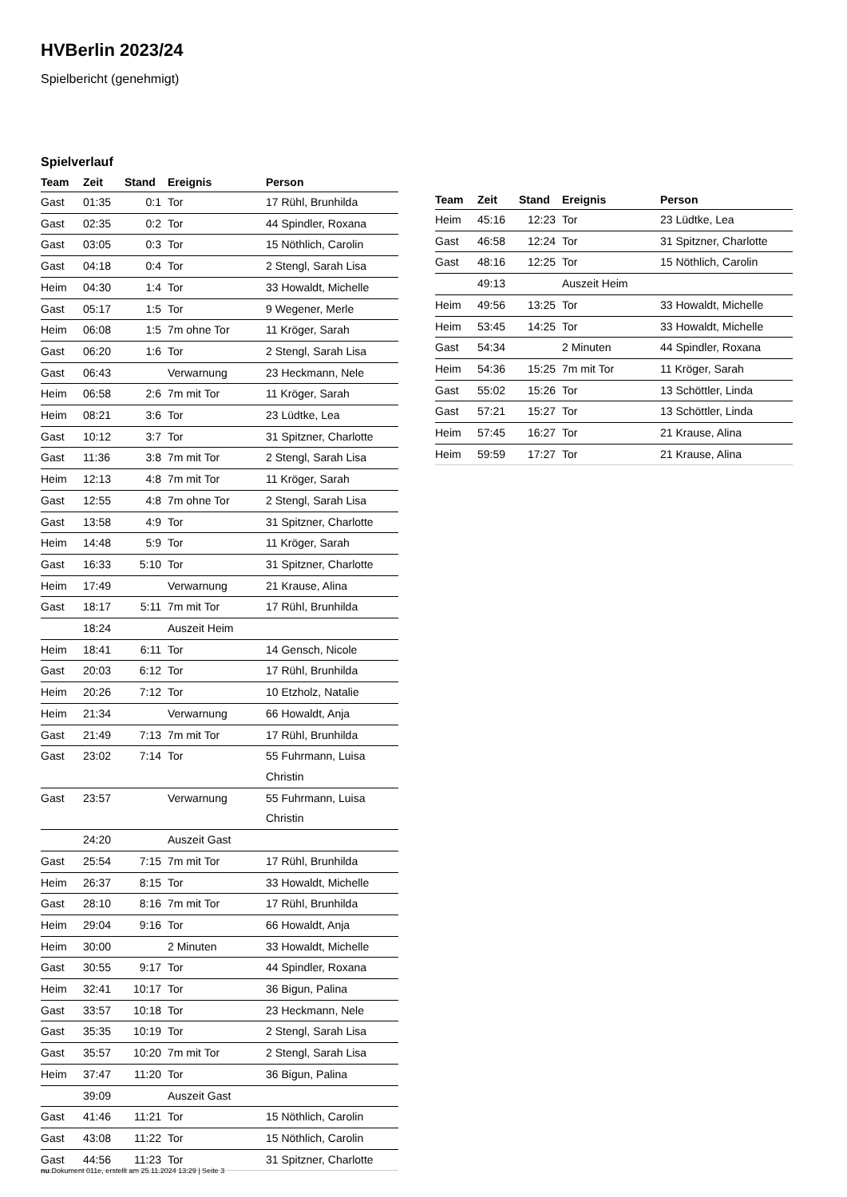HVBerlin 2023/24
Spielbericht (genehmigt)
Spielverlauf
| Team | Zeit | Stand | Ereignis | Person |
| --- | --- | --- | --- | --- |
| Gast | 01:35 | 0:1 | Tor | 17 Rühl, Brunhilda |
| Gast | 02:35 | 0:2 | Tor | 44 Spindler, Roxana |
| Gast | 03:05 | 0:3 | Tor | 15 Nöthlich, Carolin |
| Gast | 04:18 | 0:4 | Tor | 2 Stengl, Sarah Lisa |
| Heim | 04:30 | 1:4 | Tor | 33 Howaldt, Michelle |
| Gast | 05:17 | 1:5 | Tor | 9 Wegener, Merle |
| Heim | 06:08 | 1:5 | 7m ohne Tor | 11 Kröger, Sarah |
| Gast | 06:20 | 1:6 | Tor | 2 Stengl, Sarah Lisa |
| Gast | 06:43 | | Verwarnung | 23 Heckmann, Nele |
| Heim | 06:58 | 2:6 | 7m mit Tor | 11 Kröger, Sarah |
| Heim | 08:21 | 3:6 | Tor | 23 Lüdtke, Lea |
| Gast | 10:12 | 3:7 | Tor | 31 Spitzner, Charlotte |
| Gast | 11:36 | 3:8 | 7m mit Tor | 2 Stengl, Sarah Lisa |
| Heim | 12:13 | 4:8 | 7m mit Tor | 11 Kröger, Sarah |
| Gast | 12:55 | 4:8 | 7m ohne Tor | 2 Stengl, Sarah Lisa |
| Gast | 13:58 | 4:9 | Tor | 31 Spitzner, Charlotte |
| Heim | 14:48 | 5:9 | Tor | 11 Kröger, Sarah |
| Gast | 16:33 | 5:10 | Tor | 31 Spitzner, Charlotte |
| Heim | 17:49 | | Verwarnung | 21 Krause, Alina |
| Gast | 18:17 | 5:11 | 7m mit Tor | 17 Rühl, Brunhilda |
| | 18:24 | | Auszeit Heim | |
| Heim | 18:41 | 6:11 | Tor | 14 Gensch, Nicole |
| Gast | 20:03 | 6:12 | Tor | 17 Rühl, Brunhilda |
| Heim | 20:26 | 7:12 | Tor | 10 Etzholz, Natalie |
| Heim | 21:34 | | Verwarnung | 66 Howaldt, Anja |
| Gast | 21:49 | 7:13 | 7m mit Tor | 17 Rühl, Brunhilda |
| Gast | 23:02 | 7:14 | Tor | 55 Fuhrmann, Luisa Christin |
| Gast | 23:57 | | Verwarnung | 55 Fuhrmann, Luisa Christin |
| | 24:20 | | Auszeit Gast | |
| Gast | 25:54 | 7:15 | 7m mit Tor | 17 Rühl, Brunhilda |
| Heim | 26:37 | 8:15 | Tor | 33 Howaldt, Michelle |
| Gast | 28:10 | 8:16 | 7m mit Tor | 17 Rühl, Brunhilda |
| Heim | 29:04 | 9:16 | Tor | 66 Howaldt, Anja |
| Heim | 30:00 | | 2 Minuten | 33 Howaldt, Michelle |
| Gast | 30:55 | 9:17 | Tor | 44 Spindler, Roxana |
| Heim | 32:41 | 10:17 | Tor | 36 Bigun, Palina |
| Gast | 33:57 | 10:18 | Tor | 23 Heckmann, Nele |
| Gast | 35:35 | 10:19 | Tor | 2 Stengl, Sarah Lisa |
| Gast | 35:57 | 10:20 | 7m mit Tor | 2 Stengl, Sarah Lisa |
| Heim | 37:47 | 11:20 | Tor | 36 Bigun, Palina |
| | 39:09 | | Auszeit Gast | |
| Gast | 41:46 | 11:21 | Tor | 15 Nöthlich, Carolin |
| Gast | 43:08 | 11:22 | Tor | 15 Nöthlich, Carolin |
| Gast | 44:56 | 11:23 | Tor | 31 Spitzner, Charlotte |
| Team | Zeit | Stand | Ereignis | Person |
| --- | --- | --- | --- | --- |
| Heim | 45:16 | 12:23 | Tor | 23 Lüdtke, Lea |
| Gast | 46:58 | 12:24 | Tor | 31 Spitzner, Charlotte |
| Gast | 48:16 | 12:25 | Tor | 15 Nöthlich, Carolin |
| | 49:13 | | Auszeit Heim | |
| Heim | 49:56 | 13:25 | Tor | 33 Howaldt, Michelle |
| Heim | 53:45 | 14:25 | Tor | 33 Howaldt, Michelle |
| Gast | 54:34 | | 2 Minuten | 44 Spindler, Roxana |
| Heim | 54:36 | 15:25 | 7m mit Tor | 11 Kröger, Sarah |
| Gast | 55:02 | 15:26 | Tor | 13 Schöttler, Linda |
| Gast | 57:21 | 15:27 | Tor | 13 Schöttler, Linda |
| Heim | 57:45 | 16:27 | Tor | 21 Krause, Alina |
| Heim | 59:59 | 17:27 | Tor | 21 Krause, Alina |
nu.Dokument 011e, erstellt am 25.11.2024 13:29 | Seite 3